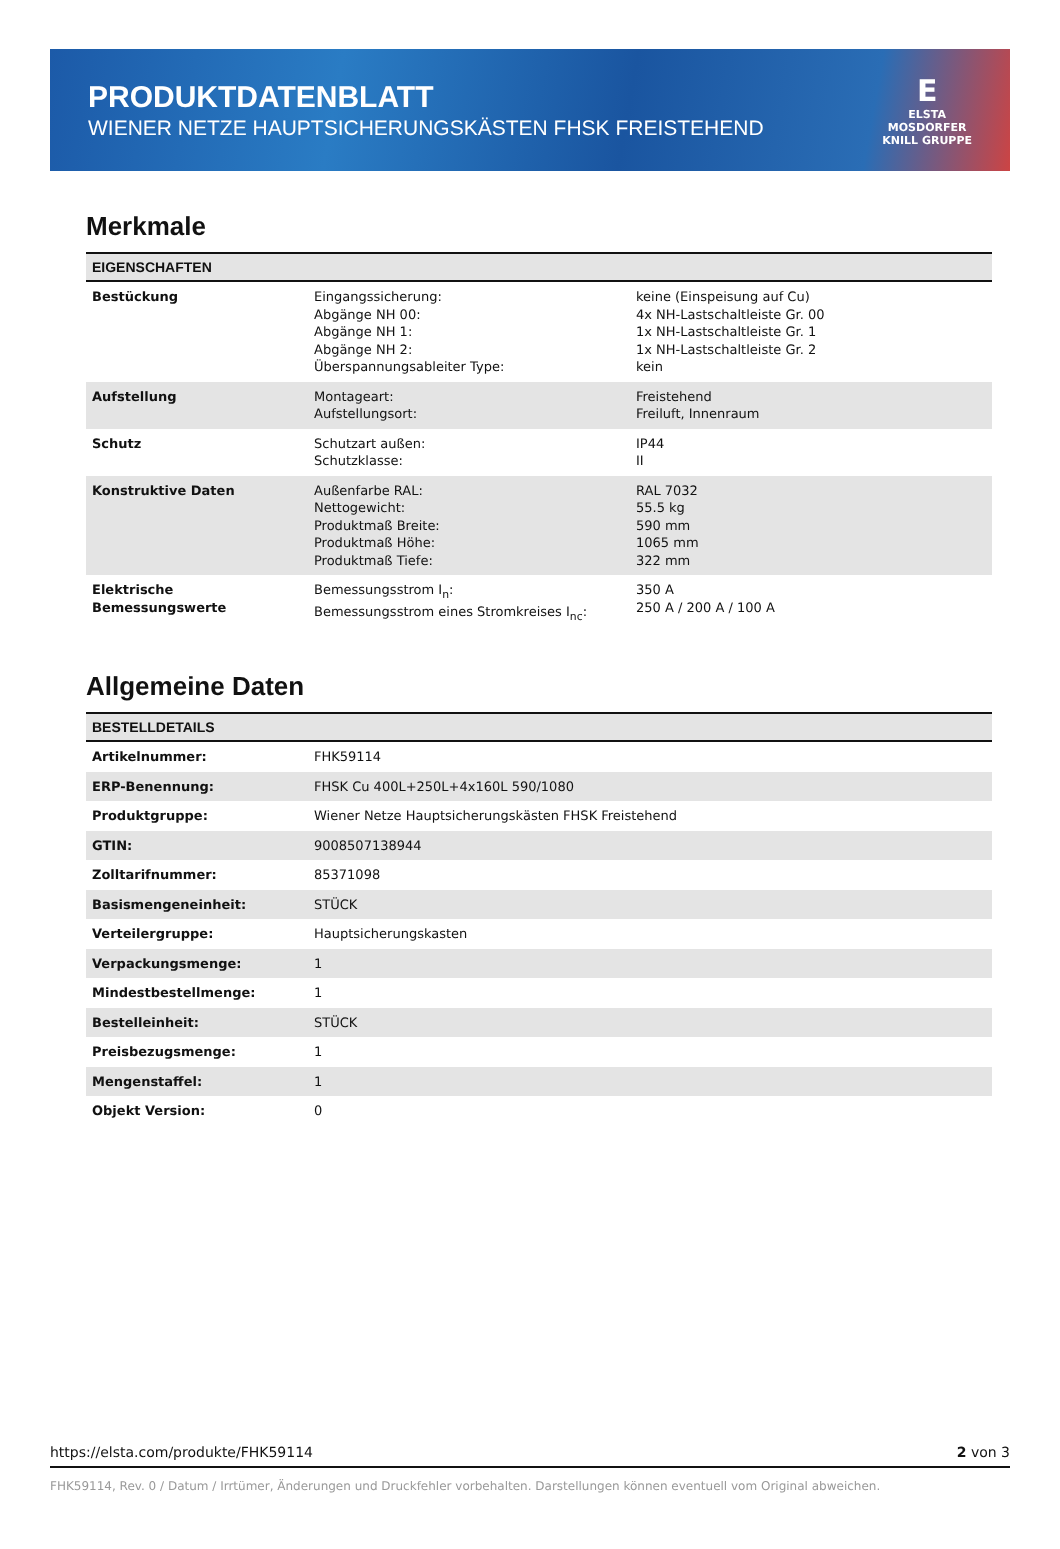PRODUKTDATENBLATT
WIENER NETZE HAUPTSICHERUNGSKÄSTEN FHSK FREISTEHEND
E
ELSTA
MOSDORFER
KNILL GRUPPE
Merkmale
| EIGENSCHAFTEN | | |
| --- | --- | --- |
| Bestückung | Eingangssicherung: Abgänge NH 00: Abgänge NH 1: Abgänge NH 2: Überspannungsableiter Type: | keine (Einspeisung auf Cu) 4x NH-Lastschaltleiste Gr. 00 1x NH-Lastschaltleiste Gr. 1 1x NH-Lastschaltleiste Gr. 2 kein |
| Aufstellung | Montageart: Aufstellungsort: | Freistehend Freiluft, Innenraum |
| Schutz | Schutzart außen: Schutzklasse: | IP44 II |
| Konstruktive Daten | Außenfarbe RAL: Nettogewicht: Produktmaß Breite: Produktmaß Höhe: Produktmaß Tiefe: | RAL 7032 55.5 kg 590 mm 1065 mm 322 mm |
| Elektrische Bemessungswerte | Bemessungsstrom I<sub>n</sub>: Bemessungsstrom eines Stromkreises I<sub>nc</sub>: | 350 A 250 A / 200 A / 100 A |
Allgemeine Daten
| BESTELLDETAILS | |
| --- | --- |
| Artikelnummer: | FHK59114 |
| ERP-Benennung: | FHSK Cu 400L+250L+4x160L 590/1080 |
| Produktgruppe: | Wiener Netze Hauptsicherungskästen FHSK Freistehend |
| GTIN: | 9008507138944 |
| Zolltarifnummer: | 85371098 |
| Basismengeneinheit: | STÜCK |
| Verteilergruppe: | Hauptsicherungskasten |
| Verpackungsmenge: | 1 |
| Mindestbestellmenge: | 1 |
| Bestelleinheit: | STÜCK |
| Preisbezugsmenge: | 1 |
| Mengenstaffel: | 1 |
| Objekt Version: | 0 |
https://elsta.com/produkte/FHK59114 2 von 3
FHK59114, Rev. 0 / Datum / Irrtümer, Änderungen und Druckfehler vorbehalten. Darstellungen können eventuell vom Original abweichen.